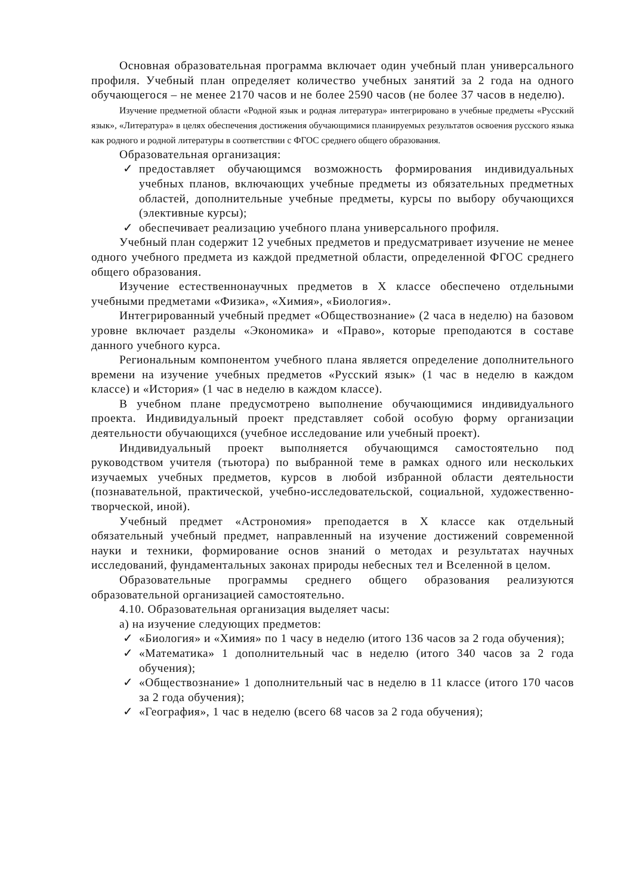Основная образовательная программа включает один учебный план универсального профиля. Учебный план определяет количество учебных занятий за 2 года на одного обучающегося – не менее 2170 часов и не более 2590 часов (не более 37 часов в неделю).
Изучение предметной области «Родной язык и родная литература» интегрировано в учебные предметы «Русский язык», «Литература» в целях обеспечения достижения обучающимися планируемых результатов освоения русского языка как родного и родной литературы в соответствии с ФГОС среднего общего образования.
Образовательная организация:
✓ предоставляет обучающимся возможность формирования индивидуальных учебных планов, включающих учебные предметы из обязательных предметных областей, дополнительные учебные предметы, курсы по выбору обучающихся (элективные курсы);
✓ обеспечивает реализацию учебного плана универсального профиля.
Учебный план содержит 12 учебных предметов и предусматривает изучение не менее одного учебного предмета из каждой предметной области, определенной ФГОС среднего общего образования.
Изучение естественнонаучных предметов в X классе обеспечено отдельными учебными предметами «Физика», «Химия», «Биология».
Интегрированный учебный предмет «Обществознание» (2 часа в неделю) на базовом уровне включает разделы «Экономика» и «Право», которые преподаются в составе данного учебного курса.
Региональным компонентом учебного плана является определение дополнительного времени на изучение учебных предметов «Русский язык» (1 час в неделю в каждом классе) и «История» (1 час в неделю в каждом классе).
В учебном плане предусмотрено выполнение обучающимися индивидуального проекта. Индивидуальный проект представляет собой особую форму организации деятельности обучающихся (учебное исследование или учебный проект).
Индивидуальный проект выполняется обучающимся самостоятельно под руководством учителя (тьютора) по выбранной теме в рамках одного или нескольких изучаемых учебных предметов, курсов в любой избранной области деятельности (познавательной, практической, учебно-исследовательской, социальной, художественно-творческой, иной).
Учебный предмет «Астрономия» преподается в X классе как отдельный обязательный учебный предмет, направленный на изучение достижений современной науки и техники, формирование основ знаний о методах и результатах научных исследований, фундаментальных законах природы небесных тел и Вселенной в целом.
Образовательные программы среднего общего образования реализуются образовательной организацией самостоятельно.
4.10. Образовательная организация выделяет часы:
а) на изучение следующих предметов:
✓ «Биология» и «Химия» по 1 часу в неделю (итого 136 часов за 2 года обучения);
✓ «Математика» 1 дополнительный час в неделю (итого 340 часов за 2 года обучения);
✓ «Обществознание» 1 дополнительный час в неделю в 11 классе (итого 170 часов за 2 года обучения);
✓ «География», 1 час в неделю (всего 68 часов за 2 года обучения);